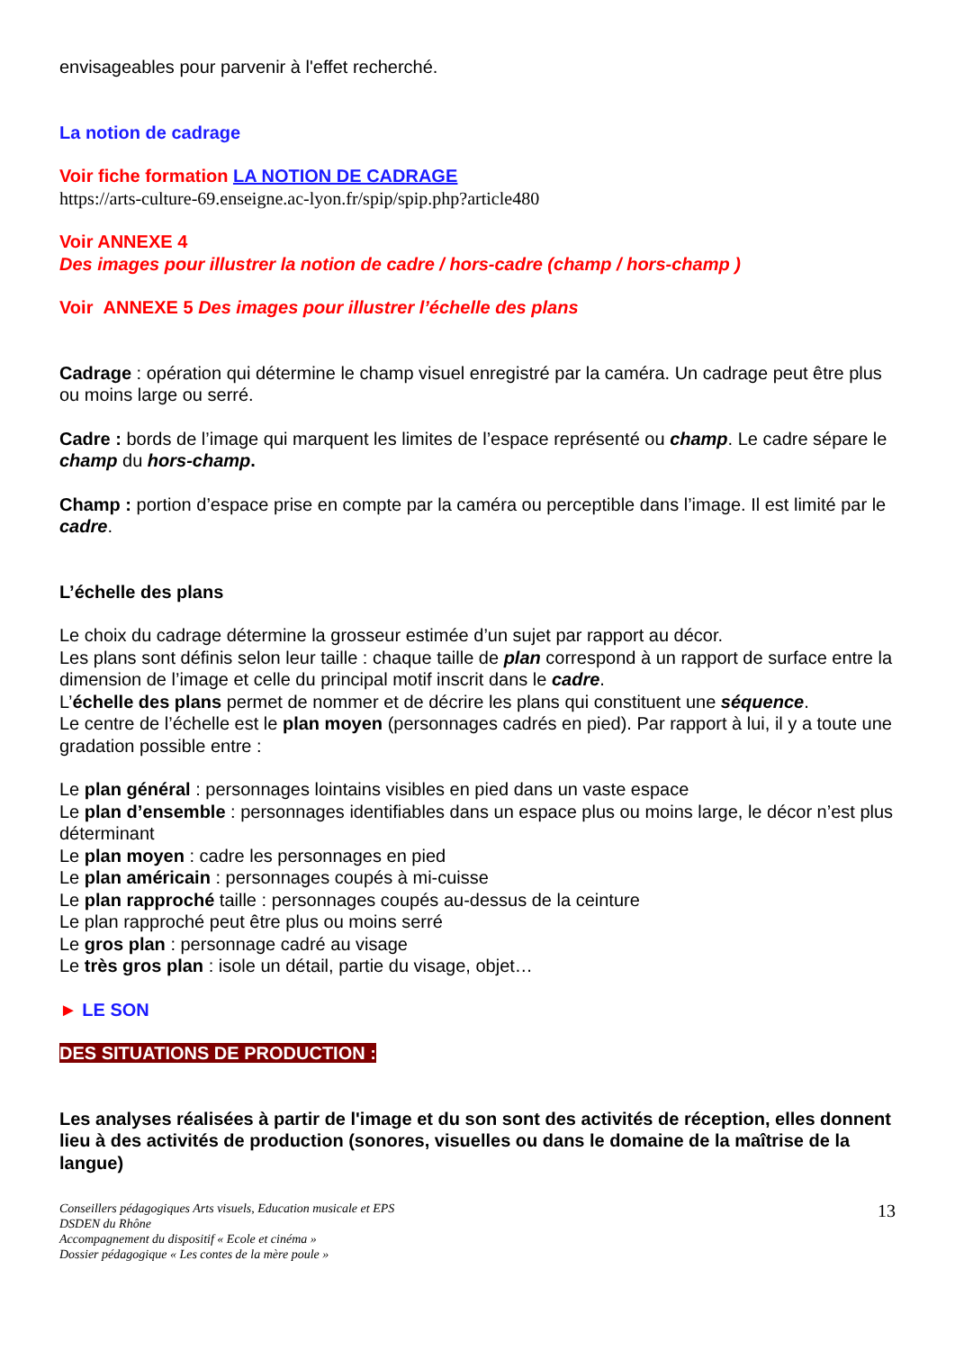envisageables pour parvenir à l'effet recherché.
La notion de cadrage
Voir fiche formation LA NOTION DE CADRAGE
https://arts-culture-69.enseigne.ac-lyon.fr/spip/spip.php?article480
Voir ANNEXE 4
Des images pour illustrer la notion de cadre / hors-cadre (champ / hors-champ )
Voir ANNEXE 5 Des images pour illustrer l’échelle des plans
Cadrage : opération qui détermine le champ visuel enregistré par la caméra. Un cadrage peut être plus ou moins large ou serré.
Cadre : bords de l’image qui marquent les limites de l’espace représenté ou champ. Le cadre sépare le champ du hors-champ.
Champ : portion d’espace prise en compte par la caméra ou perceptible dans l’image. Il est limité par le cadre.
L’échelle des plans
Le choix du cadrage détermine la grosseur estimée d’un sujet par rapport au décor.
Les plans sont définis selon leur taille : chaque taille de plan correspond à un rapport de surface entre la dimension de l’image et celle du principal motif inscrit dans le cadre.
L’échelle des plans permet de nommer et de décrire les plans qui constituent une séquence.
Le centre de l’échelle est le plan moyen (personnages cadrés en pied). Par rapport à lui, il y a toute une gradation possible entre :
Le plan général : personnages lointains visibles en pied dans un vaste espace
Le plan d’ensemble : personnages identifiables dans un espace plus ou moins large, le décor n’est plus déterminant
Le plan moyen : cadre les personnages en pied
Le plan américain : personnages coupés à mi-cuisse
Le plan rapproché taille : personnages coupés au-dessus de la ceinture
Le plan rapproché peut être plus ou moins serré
Le gros plan : personnage cadré au visage
Le très gros plan : isole un détail, partie du visage, objet…
► LE SON
DES SITUATIONS DE PRODUCTION :
Les analyses réalisées à partir de l'image et du son sont des activités de réception, elles donnent lieu à des activités de production (sonores, visuelles ou dans le domaine de la maîtrise de la langue)
Conseillers pédagogiques Arts visuels, Education musicale et EPS
DSDEN du Rhône
Accompagnement du dispositif « Ecole et cinéma »
Dossier pédagogique « Les contes de la mère poule »
13